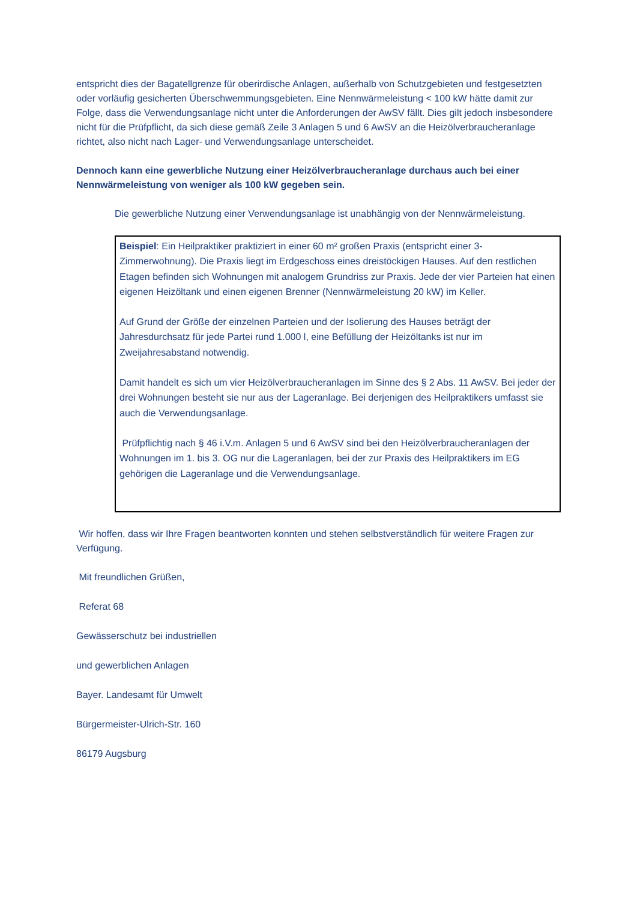entspricht dies der Bagatellgrenze für oberirdische Anlagen, außerhalb von Schutzgebieten und festgesetzten oder vorläufig gesicherten Überschwemmungsgebieten. Eine Nennwärmeleistung < 100 kW hätte damit zur Folge, dass die Verwendungsanlage nicht unter die Anforderungen der AwSV fällt. Dies gilt jedoch insbesondere nicht für die Prüfpflicht, da sich diese gemäß Zeile 3 Anlagen 5 und 6 AwSV an die Heizölverbraucheranlage richtet, also nicht nach Lager- und Verwendungsanlage unterscheidet.
Dennoch kann eine gewerbliche Nutzung einer Heizölverbraucheranlage durchaus auch bei einer Nennwärmeleistung von weniger als 100 kW gegeben sein.
Die gewerbliche Nutzung einer Verwendungsanlage ist unabhängig von der Nennwärmeleistung.
Beispiel: Ein Heilpraktiker praktiziert in einer 60 m² großen Praxis (entspricht einer 3-Zimmerwohnung). Die Praxis liegt im Erdgeschoss eines dreistöckigen Hauses. Auf den restlichen Etagen befinden sich Wohnungen mit analogem Grundriss zur Praxis. Jede der vier Parteien hat einen eigenen Heizöltank und einen eigenen Brenner (Nennwärmeleistung 20 kW) im Keller.
Auf Grund der Größe der einzelnen Parteien und der Isolierung des Hauses beträgt der Jahresdurchsatz für jede Partei rund 1.000 l, eine Befüllung der Heizöltanks ist nur im Zweijahresabstand notwendig.
Damit handelt es sich um vier Heizölverbraucheranlagen im Sinne des § 2 Abs. 11 AwSV. Bei jeder der drei Wohnungen besteht sie nur aus der Lageranlage. Bei derjenigen des Heilpraktikers umfasst sie auch die Verwendungsanlage.
Prüfpflichtig nach § 46 i.V.m. Anlagen 5 und 6 AwSV sind bei den Heizölverbraucheranlagen der Wohnungen im 1. bis 3. OG nur die Lageranlagen, bei der zur Praxis des Heilpraktikers im EG gehörigen die Lageranlage und die Verwendungsanlage.
Wir hoffen, dass wir Ihre Fragen beantworten konnten und stehen selbstverständlich für weitere Fragen zur Verfügung.
Mit freundlichen Grüßen,
Referat 68
Gewässerschutz bei industriellen
und gewerblichen Anlagen
Bayer. Landesamt für Umwelt
Bürgermeister-Ulrich-Str. 160
86179 Augsburg